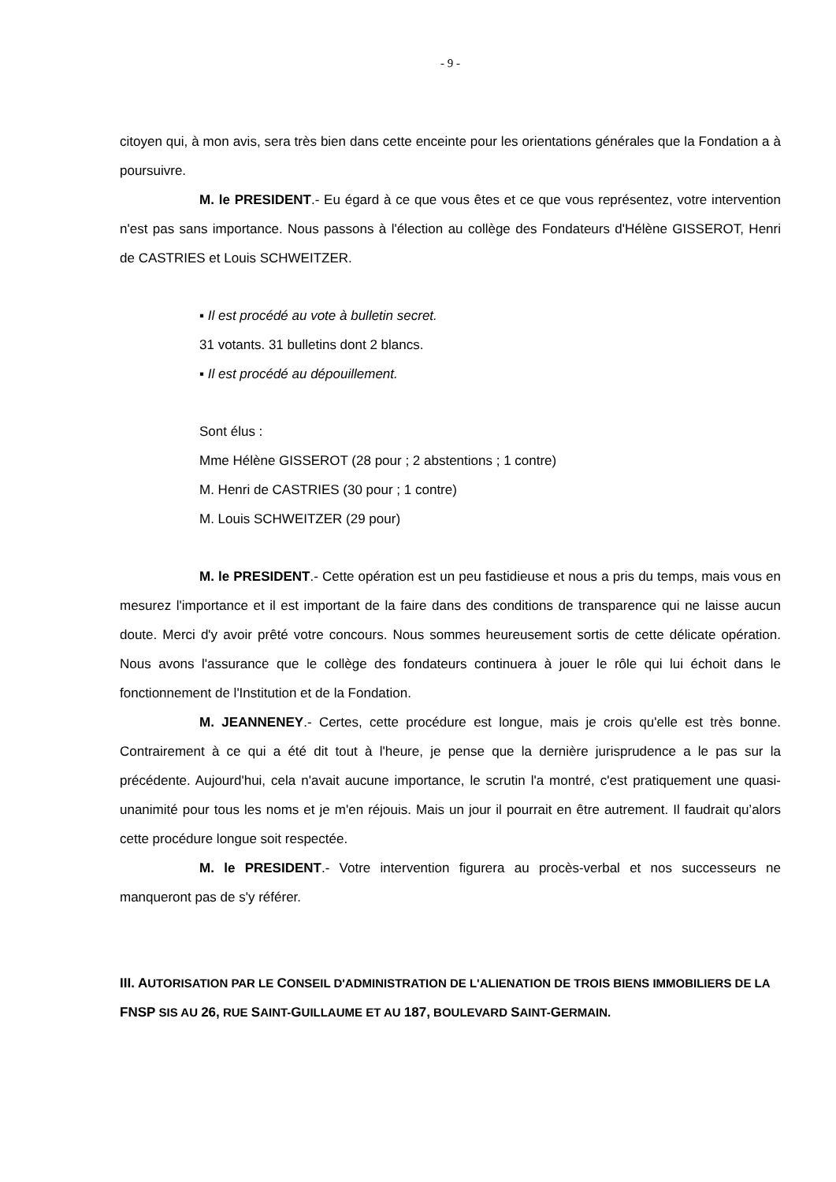- 9 -
citoyen qui, à mon avis, sera très bien dans cette enceinte pour les orientations générales que la Fondation a à poursuivre.
M. le PRESIDENT.- Eu égard à ce que vous êtes et ce que vous représentez, votre intervention n'est pas sans importance. Nous passons à l'élection au collège des Fondateurs d'Hélène GISSEROT, Henri de CASTRIES et Louis SCHWEITZER.
▪ Il est procédé au vote à bulletin secret.
31 votants. 31 bulletins dont 2 blancs.
▪ Il est procédé au dépouillement.
Sont élus :
Mme Hélène GISSEROT (28 pour ; 2 abstentions ; 1 contre)
M. Henri de CASTRIES (30 pour ; 1 contre)
M. Louis SCHWEITZER (29 pour)
M. le PRESIDENT.- Cette opération est un peu fastidieuse et nous a pris du temps, mais vous en mesurez l'importance et il est important de la faire dans des conditions de transparence qui ne laisse aucun doute. Merci d'y avoir prêté votre concours. Nous sommes heureusement sortis de cette délicate opération. Nous avons l'assurance que le collège des fondateurs continuera à jouer le rôle qui lui échoit dans le fonctionnement de l'Institution et de la Fondation.
M. JEANNENEY.- Certes, cette procédure est longue, mais je crois qu'elle est très bonne. Contrairement à ce qui a été dit tout à l'heure, je pense que la dernière jurisprudence a le pas sur la précédente. Aujourd'hui, cela n'avait aucune importance, le scrutin l'a montré, c'est pratiquement une quasi-unanimité pour tous les noms et je m'en réjouis. Mais un jour il pourrait en être autrement. Il faudrait qu’alors cette procédure longue soit respectée.
M. le PRESIDENT.- Votre intervention figurera au procès-verbal et nos successeurs ne manqueront pas de s'y référer.
III. AUTORISATION PAR LE CONSEIL D'ADMINISTRATION DE L'ALIENATION DE TROIS BIENS IMMOBILIERS DE LA FNSP SIS AU 26, RUE SAINT-GUILLAUME ET AU 187, BOULEVARD SAINT-GERMAIN.